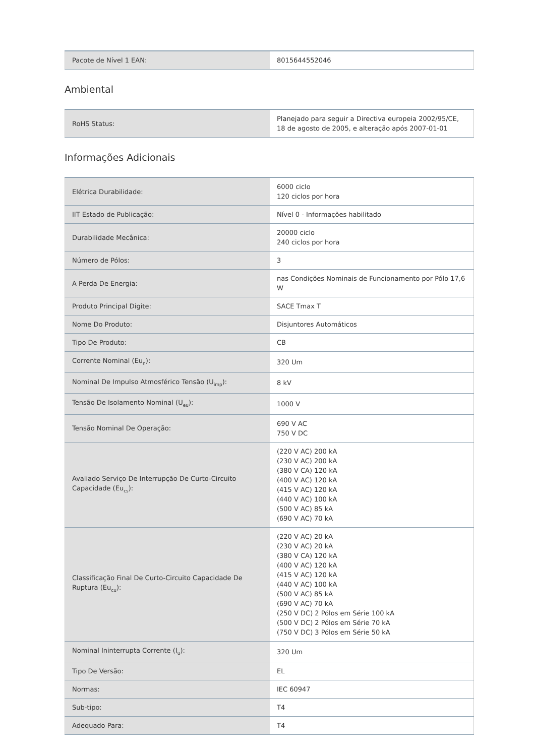| Pacote de Nível 1 EAN: | 8015644552046 |
Ambiental
| RoHS Status: | Planejado para seguir a Directiva europeia 2002/95/CE, 18 de agosto de 2005, e alteração após 2007-01-01 |
Informações Adicionais
| Elétrica Durabilidade: | 6000 ciclo 120 ciclos por hora |
| IIT Estado de Publicação: | Nível 0 - Informações habilitado |
| Durabilidade Mecânica: | 20000 ciclo 240 ciclos por hora |
| Número de Pólos: | 3 |
| A Perda De Energia: | nas Condições Nominais de Funcionamento por Pólo 17,6 W |
| Produto Principal Digite: | SACE Tmax T |
| Nome Do Produto: | Disjuntores Automáticos |
| Tipo De Produto: | CB |
| Corrente Nominal (Eu<sub>n</sub>): | 320 Um |
| Nominal De Impulso Atmosférico Tensão (U<sub>imp</sub>): | 8 kV |
| Tensão De Isolamento Nominal (U<sub>eu</sub>): | 1000 V |
| Tensão Nominal De Operação: | 690 V AC 750 V DC |
| Avaliado Serviço De Interrupção De Curto-Circuito Capacidade (Eu<sub>cs</sub>): | (220 V AC) 200 kA (230 V AC) 200 kA (380 V CA) 120 kA (400 V AC) 120 kA (415 V AC) 120 kA (440 V AC) 100 kA (500 V AC) 85 kA (690 V AC) 70 kA |
| Classificação Final De Curto-Circuito Capacidade De Ruptura (Eu<sub>cu</sub>): | (220 V AC) 20 kA (230 V AC) 20 kA (380 V CA) 120 kA (400 V AC) 120 kA (415 V AC) 120 kA (440 V AC) 100 kA (500 V AC) 85 kA (690 V AC) 70 kA (250 V DC) 2 Pólos em Série 100 kA (500 V DC) 2 Pólos em Série 70 kA (750 V DC) 3 Pólos em Série 50 kA |
| Nominal Ininterrupta Corrente (I<sub>u</sub>): | 320 Um |
| Tipo De Versão: | EL |
| Normas: | IEC 60947 |
| Sub-tipo: | T4 |
| Adequado Para: | T4 |